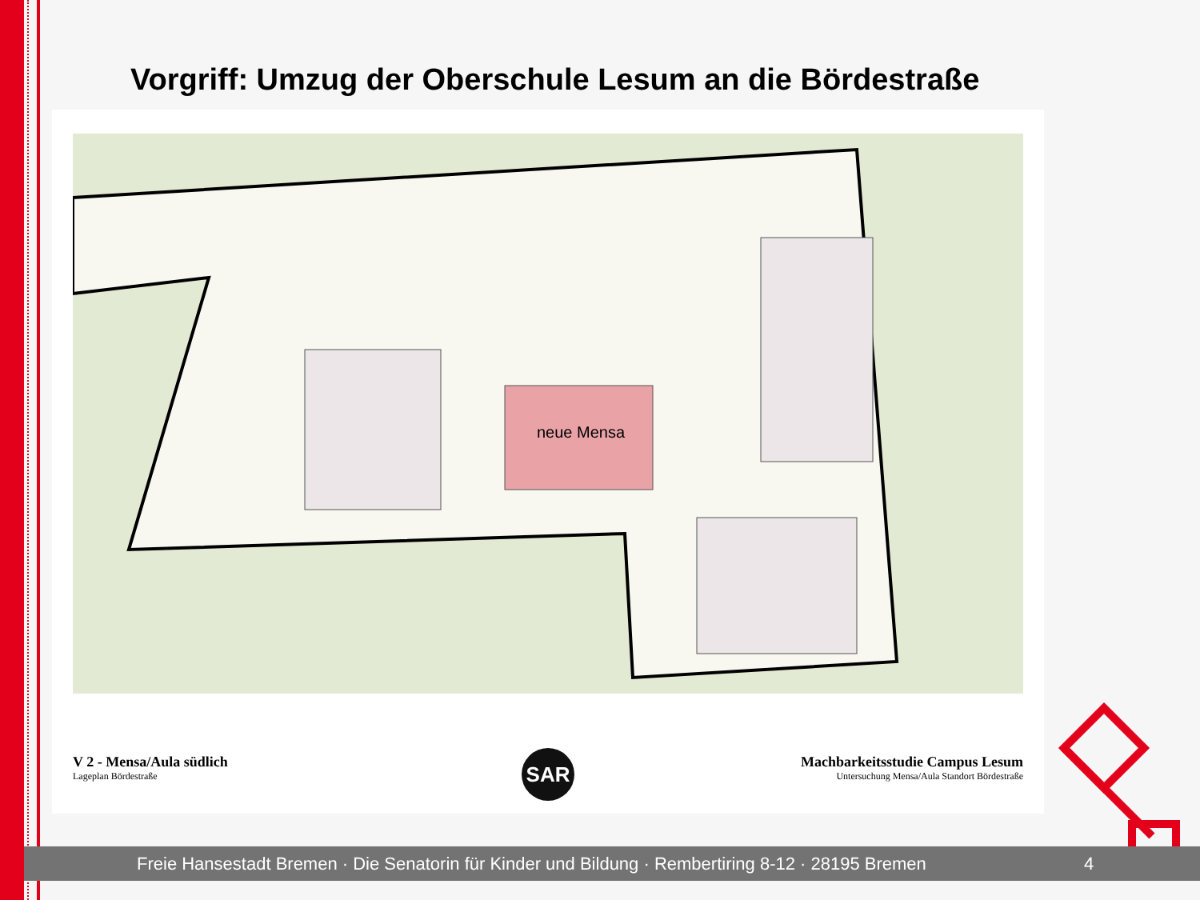Vorgriff: Umzug der Oberschule Lesum an die Bördestraße
neue Mensa
V 2 - Mensa/Aula südlich
Lageplan Bördestraße
SAR
Machbarkeitsstudie Campus Lesum
Untersuchung Mensa/Aula Standort Bördestraße
Freie Hansestadt Bremen · Die Senatorin für Kinder und Bildung · Rembertiring 8-12 · 28195 Bremen 4